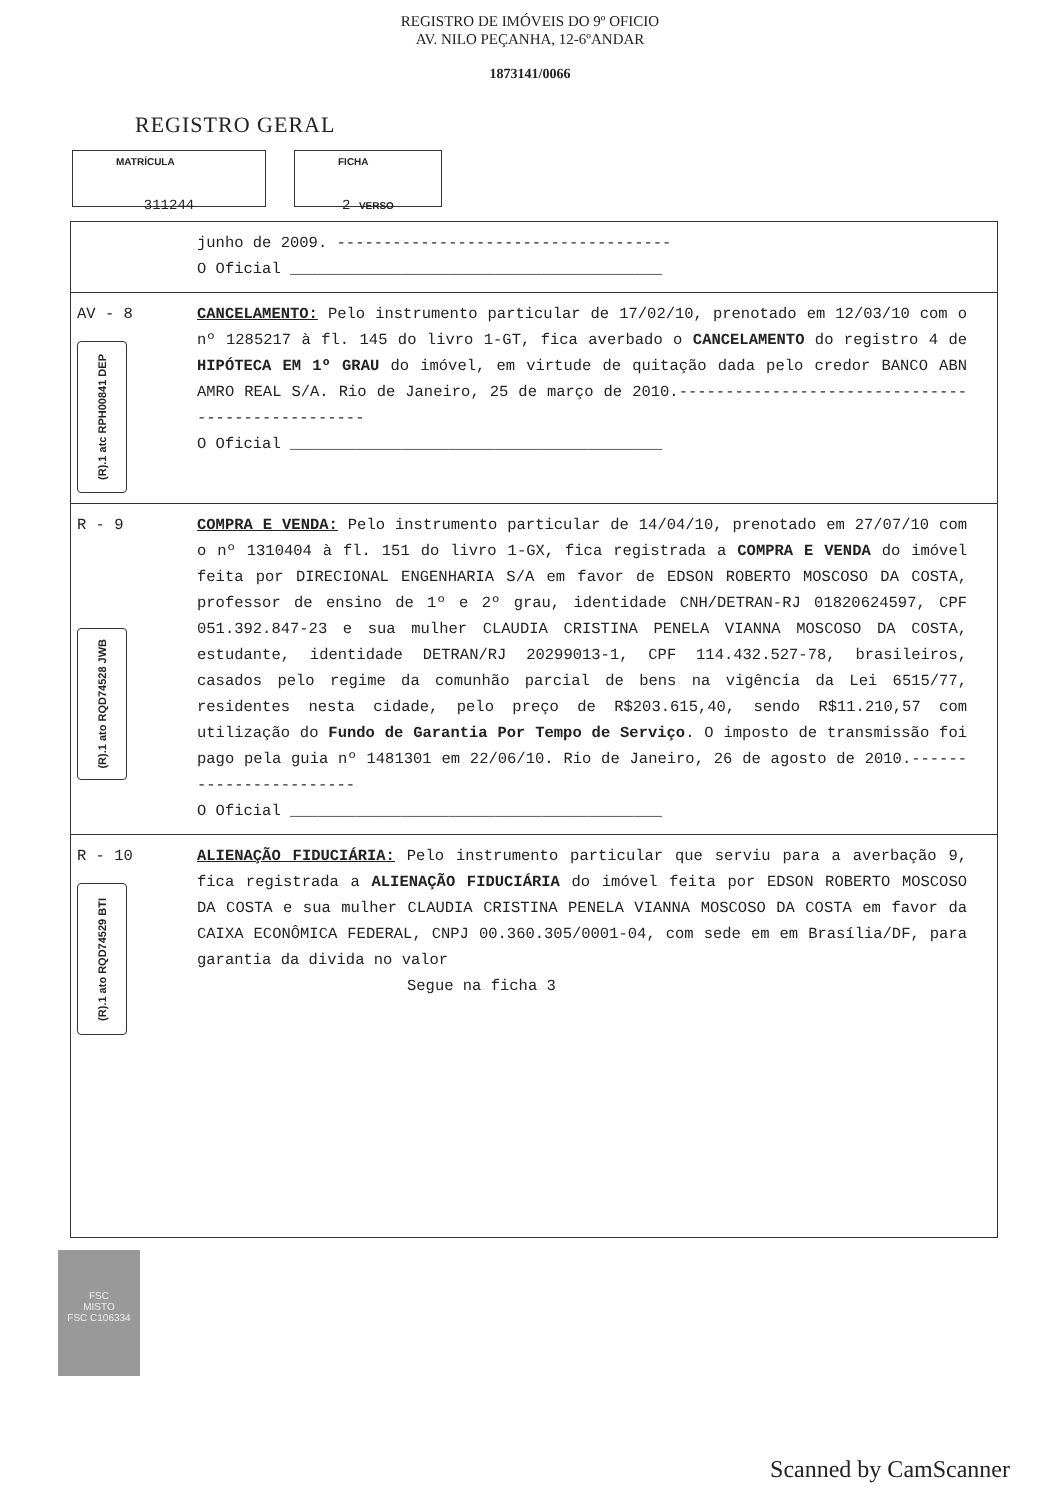REGISTRO DE IMÓVEIS DO 9º OFICIO
AV. NILO PEÇANHA, 12-6ºANDAR
1873141/0066
REGISTRO GERAL
MATRÍCULA
311244
FICHA
2 VERSO
junho de 2009. ------------------------------------
O Oficial ________________________________________
AV - 8
(R).1 atc RPH00841 DEP
CANCELAMENTO: Pelo instrumento particular de 17/02/10, prenotado em 12/03/10 com o nº 1285217 à fl. 145 do livro 1-GT, fica averbado o CANCELAMENTO do registro 4 de HIPÓTECA EM 1º GRAU do imóvel, em virtude de quitação dada pelo credor BANCO ABN AMRO REAL S/A. Rio de Janeiro, 25 de março de 2010.-------------------------------------------------
O Oficial ________________________________________
R - 9
(R).1 ato RQD74528 JWB
COMPRA E VENDA: Pelo instrumento particular de 14/04/10, prenotado em 27/07/10 com o nº 1310404 à fl. 151 do livro 1-GX, fica registrada a COMPRA E VENDA do imóvel feita por DIRECIONAL ENGENHARIA S/A em favor de EDSON ROBERTO MOSCOSO DA COSTA, professor de ensino de 1º e 2º grau, identidade CNH/DETRAN-RJ 01820624597, CPF 051.392.847-23 e sua mulher CLAUDIA CRISTINA PENELA VIANNA MOSCOSO DA COSTA, estudante, identidade DETRAN/RJ 20299013-1, CPF 114.432.527-78, brasileiros, casados pelo regime da comunhão parcial de bens na vigência da Lei 6515/77, residentes nesta cidade, pelo preço de R$203.615,40, sendo R$11.210,57 com utilização do Fundo de Garantia Por Tempo de Serviço. O imposto de transmissão foi pago pela guia nº 1481301 em 22/06/10. Rio de Janeiro, 26 de agosto de 2010.-----------------------
O Oficial ________________________________________
R - 10
(R).1 ato RQD74529 BTI
ALIENAÇÃO FIDUCIÁRIA: Pelo instrumento particular que serviu para a averbação 9, fica registrada a ALIENAÇÃO FIDUCIÁRIA do imóvel feita por EDSON ROBERTO MOSCOSO DA COSTA e sua mulher CLAUDIA CRISTINA PENELA VIANNA MOSCOSO DA COSTA em favor da CAIXA ECONÔMICA FEDERAL, CNPJ 00.360.305/0001-04, com sede em em Brasília/DF, para garantia da divida no valor
Segue na ficha 3
FSC
MISTO
FSC C106334
Scanned by CamScanner